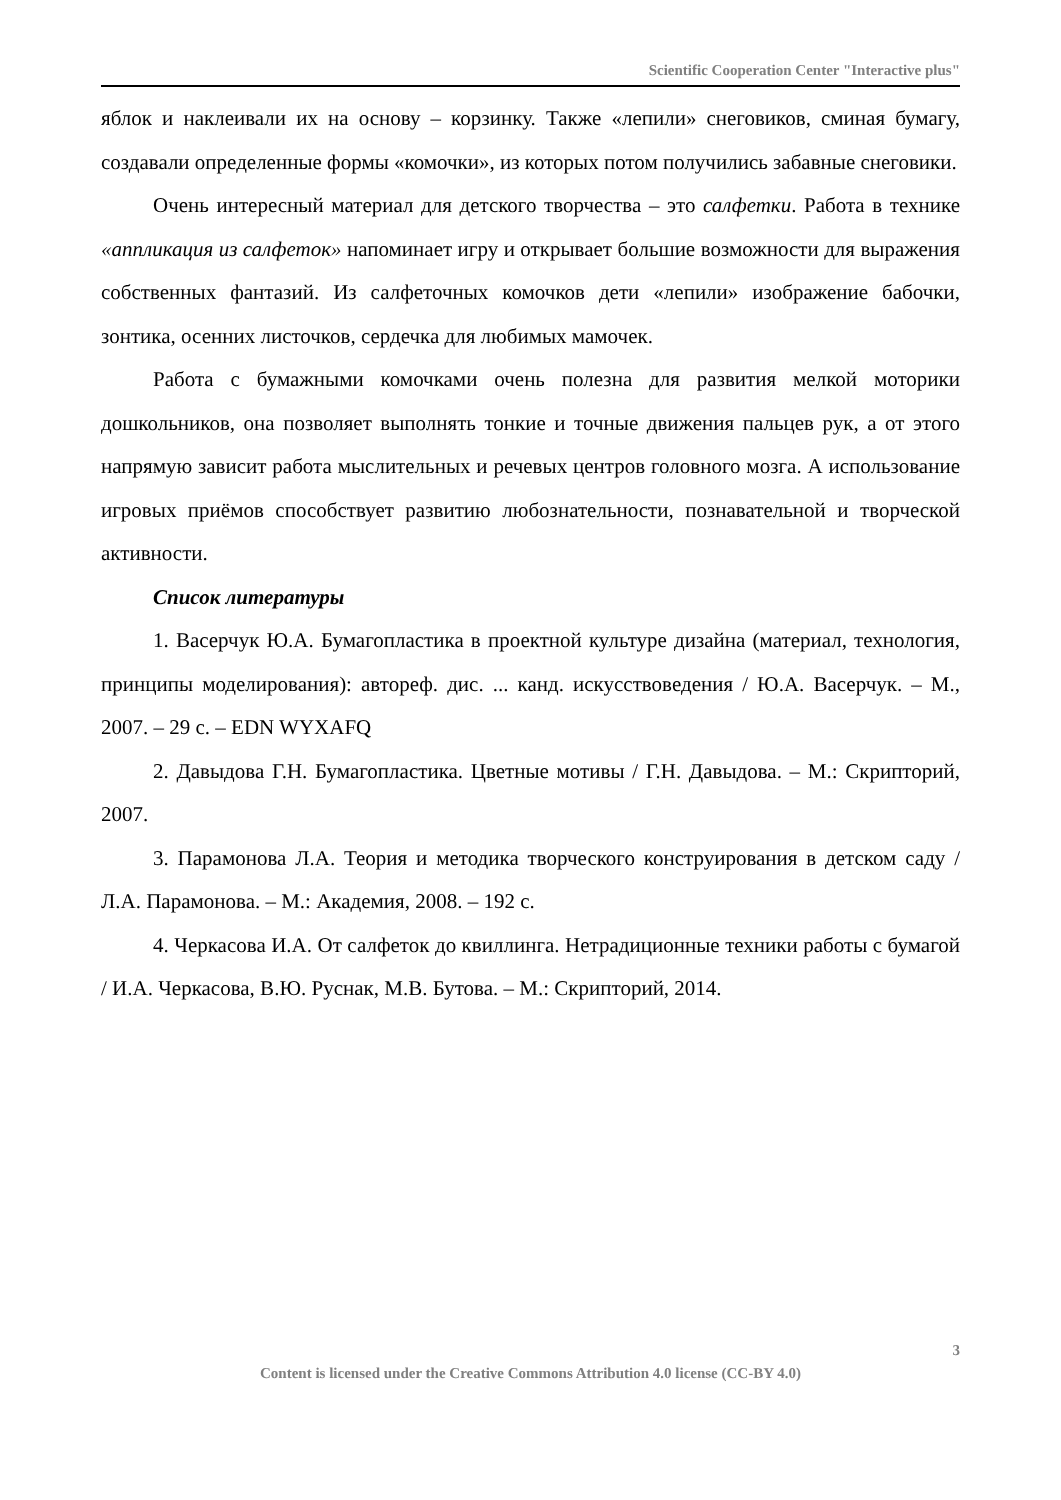Scientific Cooperation Center "Interactive plus"
яблок и наклеивали их на основу – корзинку. Также «лепили» снеговиков, сминая бумагу, создавали определенные формы «комочки», из которых потом получились забавные снеговики.
Очень интересный материал для детского творчества – это салфетки. Работа в технике «аппликация из салфеток» напоминает игру и открывает большие возможности для выражения собственных фантазий. Из салфеточных комочков дети «лепили» изображение бабочки, зонтика, осенних листочков, сердечка для любимых мамочек.
Работа с бумажными комочками очень полезна для развития мелкой моторики дошкольников, она позволяет выполнять тонкие и точные движения пальцев рук, а от этого напрямую зависит работа мыслительных и речевых центров головного мозга. А использование игровых приёмов способствует развитию любознательности, познавательной и творческой активности.
Список литературы
1. Васерчук Ю.А. Бумагопластика в проектной культуре дизайна (материал, технология, принципы моделирования): автореф. дис. ... канд. искусствоведения / Ю.А. Васерчук. – М., 2007. – 29 с. – EDN WYXAFQ
2. Давыдова Г.Н. Бумагопластика. Цветные мотивы / Г.Н. Давыдова. – М.: Скрипторий, 2007.
3. Парамонова Л.А. Теория и методика творческого конструирования в детском саду / Л.А. Парамонова. – М.: Академия, 2008. – 192 с.
4. Черкасова И.А. От салфеток до квиллинга. Нетрадиционные техники работы с бумагой / И.А. Черкасова, В.Ю. Руснак, М.В. Бутова. – М.: Скрипторий, 2014.
3
Content is licensed under the Creative Commons Attribution 4.0 license (CC-BY 4.0)